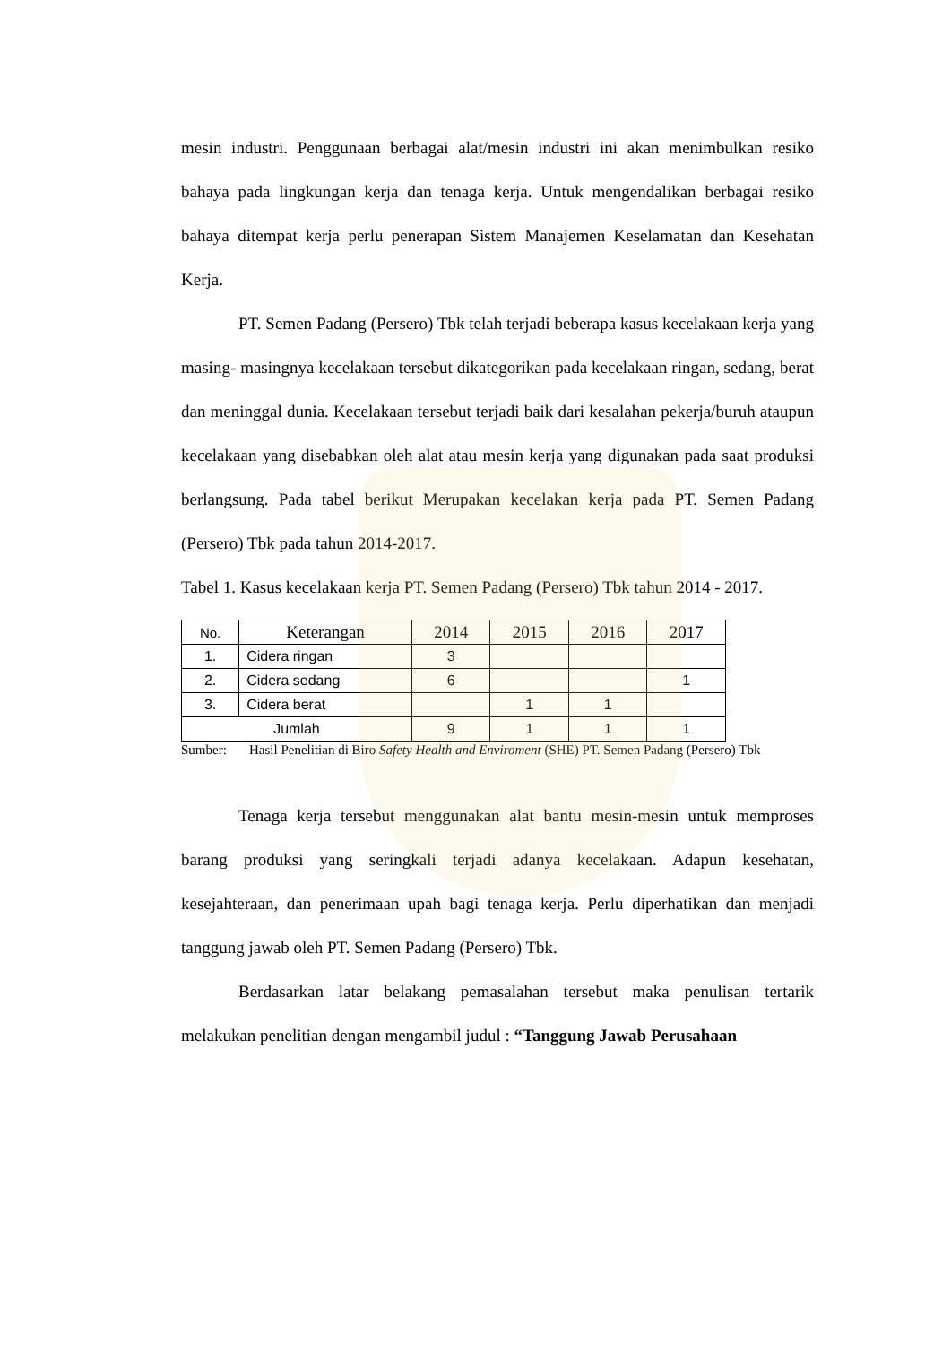mesin industri. Penggunaan berbagai alat/mesin industri ini akan menimbulkan resiko bahaya pada lingkungan kerja dan tenaga kerja. Untuk mengendalikan berbagai resiko bahaya ditempat kerja perlu penerapan Sistem Manajemen Keselamatan dan Kesehatan Kerja.
PT. Semen Padang (Persero) Tbk telah terjadi beberapa kasus kecelakaan kerja yang masing- masingnya kecelakaan tersebut dikategorikan pada kecelakaan ringan, sedang, berat dan meninggal dunia. Kecelakaan tersebut terjadi baik dari kesalahan pekerja/buruh ataupun kecelakaan yang disebabkan oleh alat atau mesin kerja yang digunakan pada saat produksi berlangsung. Pada tabel berikut Merupakan kecelakan kerja pada PT. Semen Padang (Persero) Tbk pada tahun 2014-2017.
Tabel 1. Kasus kecelakaan kerja PT. Semen Padang (Persero) Tbk tahun 2014 - 2017.
| No. | Keterangan | 2014 | 2015 | 2016 | 2017 |
| --- | --- | --- | --- | --- | --- |
| 1. | Cidera ringan | 3 | | | |
| 2. | Cidera sedang | 6 | | | 1 |
| 3. | Cidera berat | | 1 | 1 | |
| Jumlah | | 9 | 1 | 1 | 1 |
Sumber: Hasil Penelitian di Biro Safety Health and Enviroment (SHE) PT. Semen Padang (Persero) Tbk
Tenaga kerja tersebut menggunakan alat bantu mesin-mesin untuk memproses barang produksi yang seringkali terjadi adanya kecelakaan. Adapun kesehatan, kesejahteraan, dan penerimaan upah bagi tenaga kerja. Perlu diperhatikan dan menjadi tanggung jawab oleh PT. Semen Padang (Persero) Tbk.
Berdasarkan latar belakang pemasalahan tersebut maka penulisan tertarik melakukan penelitian dengan mengambil judul : “Tanggung Jawab Perusahaan